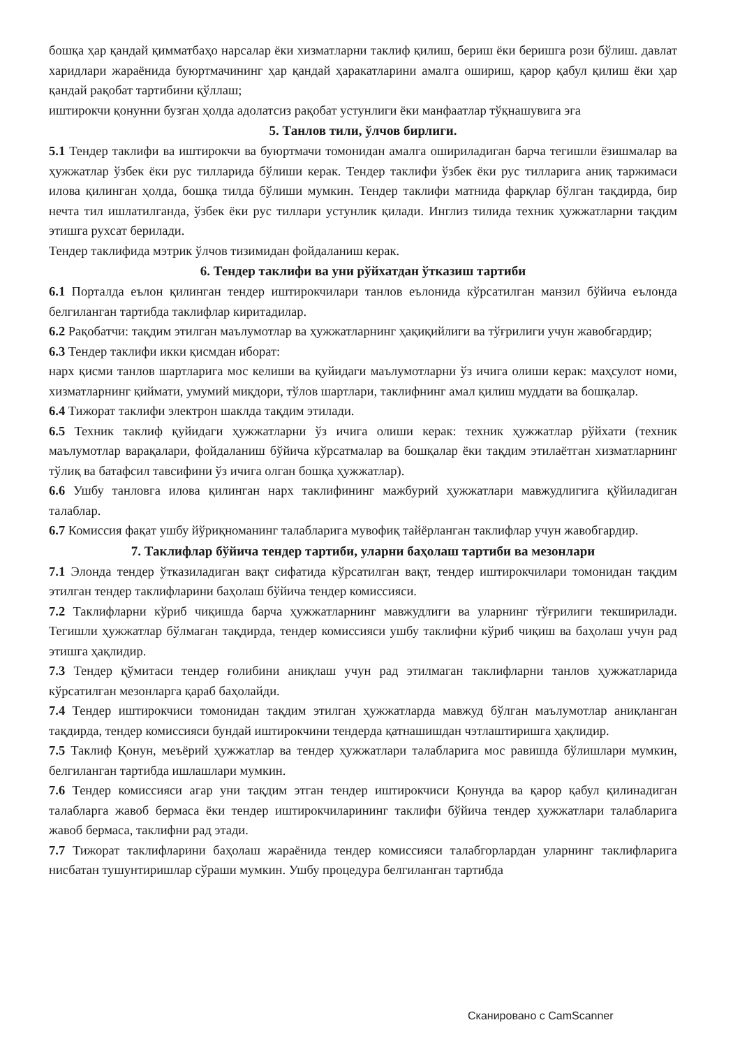бошқа ҳар қандай қимматбаҳо нарсалар ёки хизматларни таклиф қилиш, бериш ёки беришга рози бўлиш. давлат харидлари жараёнида буюртмачининг ҳар қандай ҳаракатларини амалга ошириш, қарор қабул қилиш ёки ҳар қандай рақобат тартибини қўллаш;
иштирокчи қонунни бузган ҳолда адолатсиз рақобат устунлиги ёки манфаатлар тўқнашувига эга
5. Танлов тили, ўлчов бирлиги.
5.1 Тендер таклифи ва иштирокчи ва буюртмачи томонидан амалга ошириладиган барча тегишли ёзишмалар ва ҳужжатлар ўзбек ёки рус тилларида бўлиши керак. Тендер таклифи ўзбек ёки рус тилларига аниқ таржимаси илова қилинган ҳолда, бошқа тилда бўлиши мумкин. Тендер таклифи матнида фарқлар бўлган тақдирда, бир нечта тил ишлатилганда, ўзбек ёки рус тиллари устунлик қилади. Инглиз тилида техник ҳужжатларни тақдим этишга рухсат берилади.
Тендер таклифида мэтрик ўлчов тизимидан фойдаланиш керак.
6. Тендер таклифи ва уни рўйхатдан ўтказиш тартиби
6.1 Порталда еълон қилинган тендер иштирокчилари танлов еълонида кўрсатилган манзил бўйича еълонда белгиланган тартибда таклифлар киритадилар.
6.2 Рақобатчи: тақдим этилган маълумотлар ва ҳужжатларнинг ҳақиқийлиги ва тўғрилиги учун жавобгардир;
6.3 Тендер таклифи икки қисмдан иборат:
нарх қисми танлов шартларига мос келиши ва қуйидаги маълумотларни ўз ичига олиши керак: маҳсулот номи, хизматларнинг қиймати, умумий миқдори, тўлов шартлари, таклифнинг амал қилиш муддати ва бошқалар.
6.4 Тижорат таклифи электрон шаклда тақдим этилади.
6.5 Техник таклиф қуйидаги ҳужжатларни ўз ичига олиши керак: техник ҳужжатлар рўйхати (техник маълумотлар варақалари, фойдаланиш бўйича кўрсатмалар ва бошқалар ёки тақдим этилаётган хизматларнинг тўлиқ ва батафсил тавсифини ўз ичига олган бошқа ҳужжатлар).
6.6 Ушбу танловга илова қилинган нарх таклифининг мажбурий ҳужжатлари мавжудлигига қўйиладиган талаблар.
6.7 Комиссия фақат ушбу йўриқноманинг талабларига мувофиқ тайёрланган таклифлар учун жавобгардир.
7. Таклифлар бўйича тендер тартиби, уларни баҳолаш тартиби ва мезонлари
7.1 Элонда тендер ўтказиладиган вақт сифатида кўрсатилган вақт, тендер иштирокчилари томонидан тақдим этилган тендер таклифларини баҳолаш бўйича тендер комиссияси.
7.2 Таклифларни кўриб чиқишда барча ҳужжатларнинг мавжудлиги ва уларнинг тўғрилиги текширилади. Тегишли ҳужжатлар бўлмаган тақдирда, тендер комиссияси ушбу таклифни кўриб чиқиш ва баҳолаш учун рад этишга ҳақлидир.
7.3 Тендер қўмитаси тендер ғолибини аниқлаш учун рад этилмаган таклифларни танлов ҳужжатларида кўрсатилган мезонларга қараб баҳолайди.
7.4 Тендер иштирокчиси томонидан тақдим этилган ҳужжатларда мавжуд бўлган маълумотлар аниқланган тақдирда, тендер комиссияси бундай иштирокчини тендерда қатнашишдан чэтлаштиришга ҳақлидир.
7.5 Таклиф Қонун, меъёрий ҳужжатлар ва тендер ҳужжатлари талабларига мос равишда бўлишлари мумкин, белгиланган тартибда ишлашлари мумкин.
7.6 Тендер комиссияси агар уни тақдим этган тендер иштирокчиси Қонунда ва қарор қабул қилинадиган талабларга жавоб бермаса ёки тендер иштирокчиларининг таклифи бўйича тендер ҳужжатлари талабларига жавоб бермаса, таклифни рад этади.
7.7 Тижорат таклифларини баҳолаш жараёнида тендер комиссияси талабгорлардан уларнинг таклифларига нисбатан тушунтиришлар сўраши мумкин. Ушбу процедура белгиланган тартибда
Сканировано с CamScanner